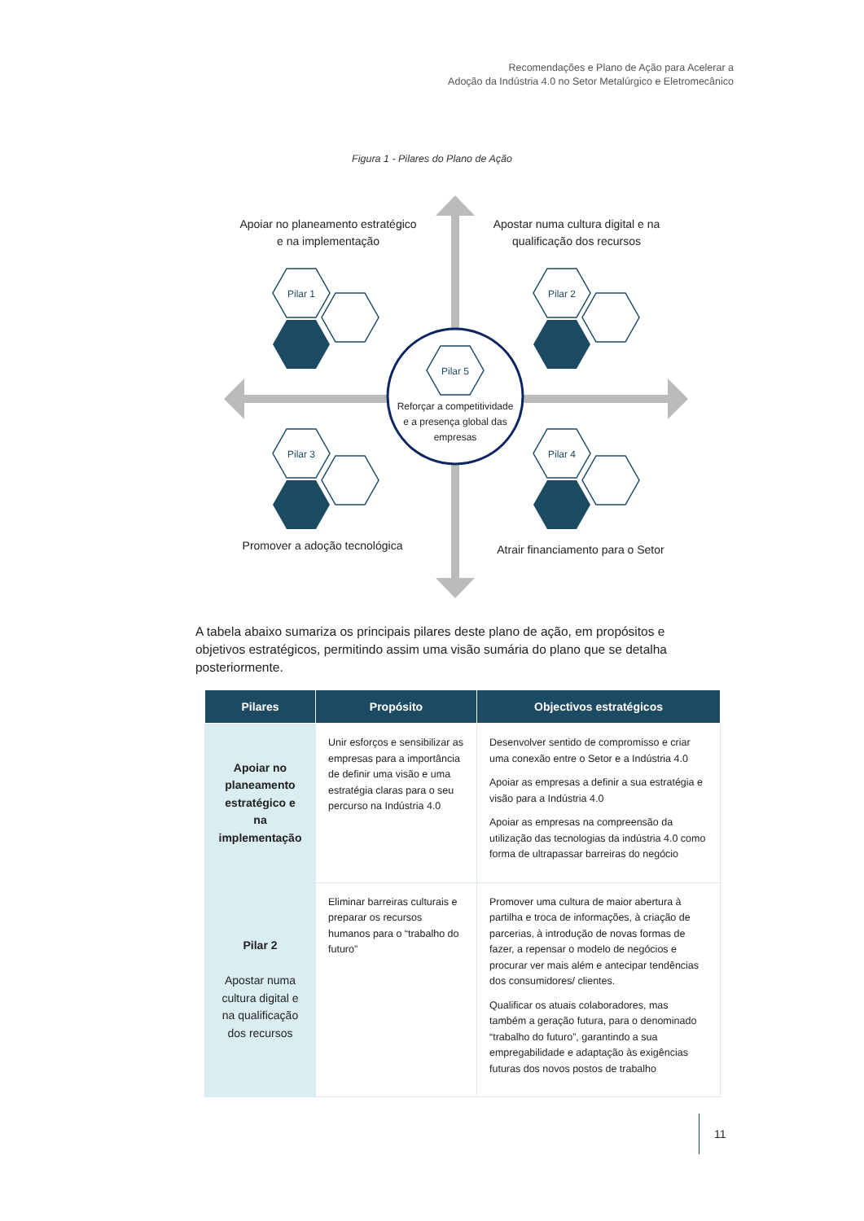Recomendações e Plano de Ação para Acelerar a
Adoção da Indústria 4.0 no Setor Metalúrgico e Eletromecânico
Figura 1 - Pilares do Plano de Ação
Pilar 1
Pilar 2
Pilar 3
Pilar 4
Pilar 5
Reforçar a competitividade
e a presença global das
empresas
Apoiar no planeamento estratégico e na implementação
Apostar numa cultura digital e na qualificação dos recursos
Promover a adoção tecnológica
Atrair financiamento para o Setor
A tabela abaixo sumariza os principais pilares deste plano de ação, em propósitos e objetivos estratégicos, permitindo assim uma visão sumária do plano que se detalha posteriormente.
| Pilares | Propósito | Objectivos estratégicos |
| --- | --- | --- |
| Apoiar no planeamento estratégico e na implementação | Unir esforços e sensibilizar as empresas para a importância de definir uma visão e uma estratégia claras para o seu percurso na Indústria 4.0 | Desenvolver sentido de compromisso e criar uma conexão entre o Setor e a Indústria 4.0 Apoiar as empresas a definir a sua estratégia e visão para a Indústria 4.0 Apoiar as empresas na compreensão da utilização das tecnologias da indústria 4.0 como forma de ultrapassar barreiras do negócio |
| Pilar 2 Apostar numa cultura digital e na qualificação dos recursos | Eliminar barreiras culturais e preparar os recursos humanos para o “trabalho do futuro” | Promover uma cultura de maior abertura à partilha e troca de informações, à criação de parcerias, à introdução de novas formas de fazer, a repensar o modelo de negócios e procurar ver mais além e antecipar tendências dos consumidores/ clientes. Qualificar os atuais colaboradores, mas também a geração futura, para o denominado “trabalho do futuro”, garantindo a sua empregabilidade e adaptação às exigências futuras dos novos postos de trabalho |
11